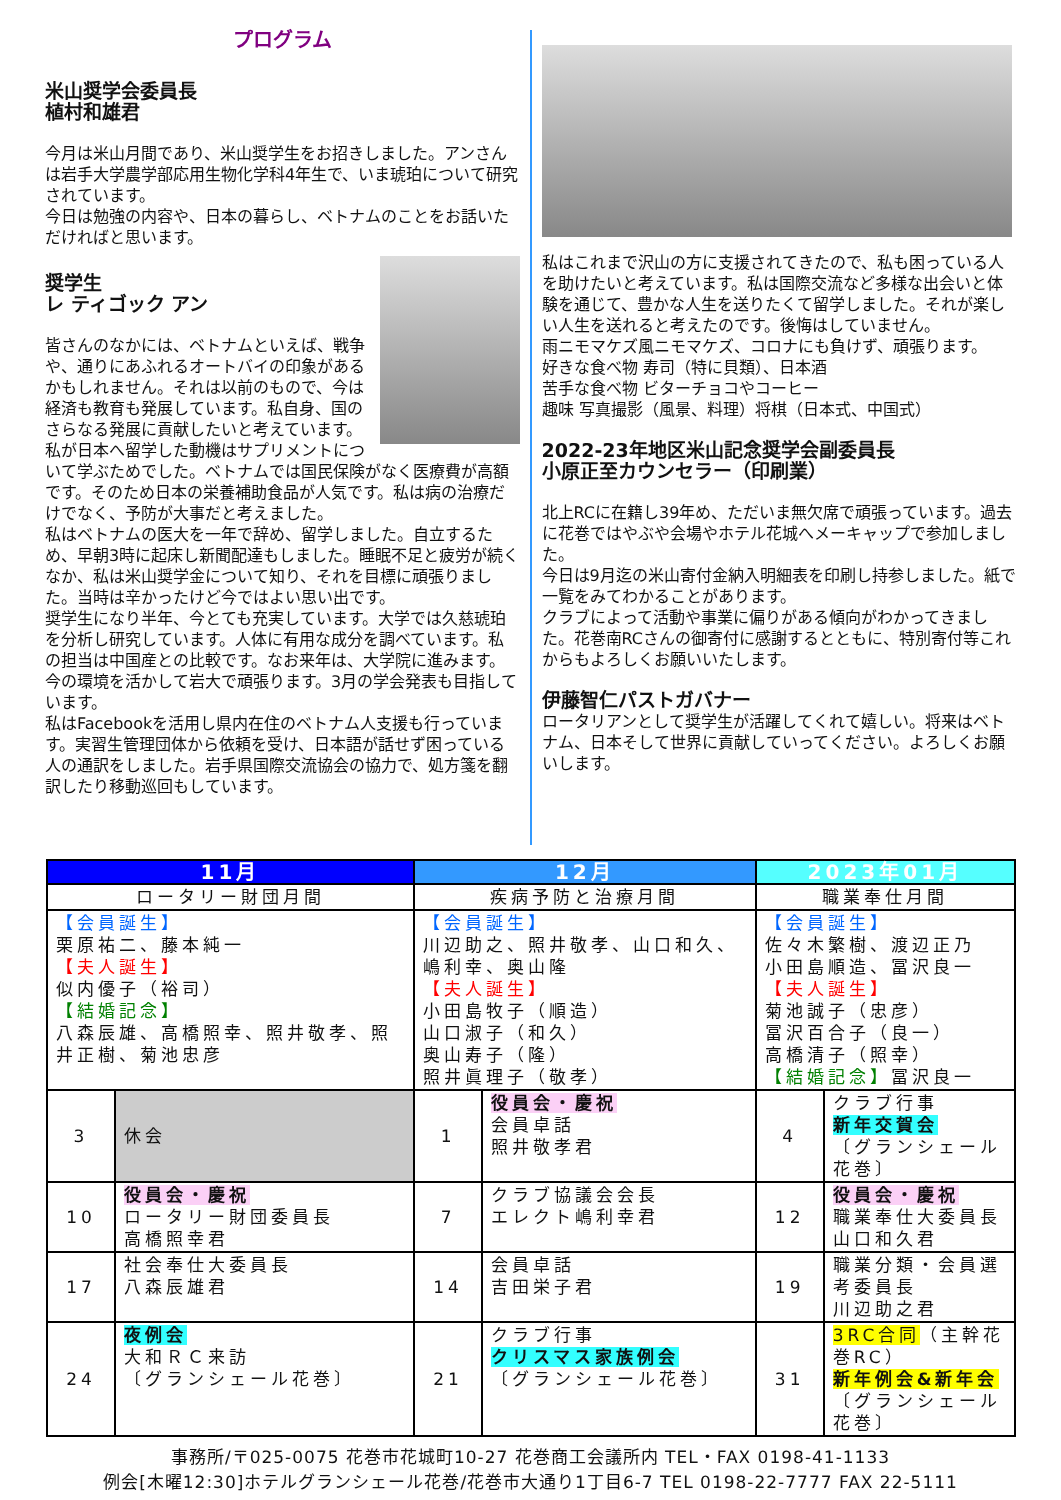プログラム
米山奨学会委員長
植村和雄君
今月は米山月間であり、米山奨学生をお招きしました。アンさんは岩手大学農学部応用生物化学科4年生で、いま琥珀について研究されています。
今日は勉強の内容や、日本の暮らし、ベトナムのことをお話いただければと思います。
奨学生
レ ティゴック アン
皆さんのなかには、ベトナムといえば、戦争や、通りにあふれるオートバイの印象があるかもしれません。それは以前のもので、今は経済も教育も発展しています。私自身、国のさらなる発展に貢献したいと考えています。
私が日本へ留学した動機はサプリメントについて学ぶためでした。ベトナムでは国民保険がなく医療費が高額です。そのため日本の栄養補助食品が人気です。私は病の治療だけでなく、予防が大事だと考えました。
私はベトナムの医大を一年で辞め、留学しました。自立するため、早朝3時に起床し新聞配達もしました。睡眠不足と疲労が続くなか、私は米山奨学金について知り、それを目標に頑張りました。当時は辛かったけど今ではよい思い出です。
奨学生になり半年、今とても充実しています。大学では久慈琥珀を分析し研究しています。人体に有用な成分を調べています。私の担当は中国産との比較です。なお来年は、大学院に進みます。今の環境を活かして岩大で頑張ります。3月の学会発表も目指しています。
私はFacebookを活用し県内在住のベトナム人支援も行っています。実習生管理団体から依頼を受け、日本語が話せず困っている人の通訳をしました。岩手県国際交流協会の協力で、処方箋を翻訳したり移動巡回もしています。
私はこれまで沢山の方に支援されてきたので、私も困っている人を助けたいと考えています。私は国際交流など多様な出会いと体験を通じて、豊かな人生を送りたくて留学しました。それが楽しい人生を送れると考えたのです。後悔はしていません。
雨ニモマケズ風ニモマケズ、コロナにも負けず、頑張ります。
好きな食べ物 寿司（特に貝類）、日本酒
苦手な食べ物 ビターチョコやコーヒー
趣味 写真撮影（風景、料理）将棋（日本式、中国式）
2022-23年地区米山記念奨学会副委員長
小原正至カウンセラー（印刷業）
北上RCに在籍し39年め、ただいま無欠席で頑張っています。過去に花巻ではやぶや会場やホテル花城へメーキャップで参加しました。
今日は9月迄の米山寄付金納入明細表を印刷し持参しました。紙で一覧をみてわかることがあります。
クラブによって活動や事業に偏りがある傾向がわかってきました。花巻南RCさんの御寄付に感謝するとともに、特別寄付等これからもよろしくお願いいたします。
伊藤智仁パストガバナー
ロータリアンとして奨学生が活躍してくれて嬉しい。将来はベトナム、日本そして世界に貢献していってください。よろしくお願いします。
| 11月 | | 12月 | | 2023年01月 | |
| --- | --- | --- | --- | --- | --- |
| ロータリー財団月間 | | 疾病予防と治療月間 | | 職業奉仕月間 | |
| 【会員誕生】 栗原祐二、藤本純一 【夫人誕生】 似内優子（裕司） 【結婚記念】 八森辰雄、高橋照幸、照井敬孝、照井正樹、菊池忠彦 | | 【会員誕生】 川辺助之、照井敬孝、山口和久、嶋利幸、奥山隆 【夫人誕生】 小田島牧子（順造） 山口淑子（和久） 奥山寿子（隆） 照井眞理子（敬孝） | | 【会員誕生】 佐々木繁樹、渡辺正乃 小田島順造、冨沢良一 【夫人誕生】 菊池誠子（忠彦） 冨沢百合子（良一） 高橋清子（照幸） 【結婚記念】 冨沢良一 | |
| 3 | 休会 | 1 | 役員会・慶祝 会員卓話 照井敬孝君 | 4 | クラブ行事 新年交賀会 〔グランシェール花巻〕 |
| 10 | 役員会・慶祝 ロータリー財団委員長 高橋照幸君 | 7 | クラブ協議会会長 エレクト嶋利幸君 | 12 | 役員会・慶祝 職業奉仕大委員長 山口和久君 |
| 17 | 社会奉仕大委員長 八森辰雄君 | 14 | 会員卓話 吉田栄子君 | 19 | 職業分類・会員選考委員長 川辺助之君 |
| 24 | 夜例会 大和ＲＣ来訪 〔グランシェール花巻〕 | 21 | クラブ行事 クリスマス家族例会 〔グランシェール花巻〕 | 31 | 3RC合同 （主幹花巻RC） 新年例会&新年会 〔グランシェール花巻〕 |
事務所/〒025-0075 花巻市花城町10-27 花巻商工会議所内 TEL・FAX 0198-41-1133
例会[木曜12:30]ホテルグランシェール花巻/花巻市大通り1丁目6-7 TEL 0198-22-7777 FAX 22-5111